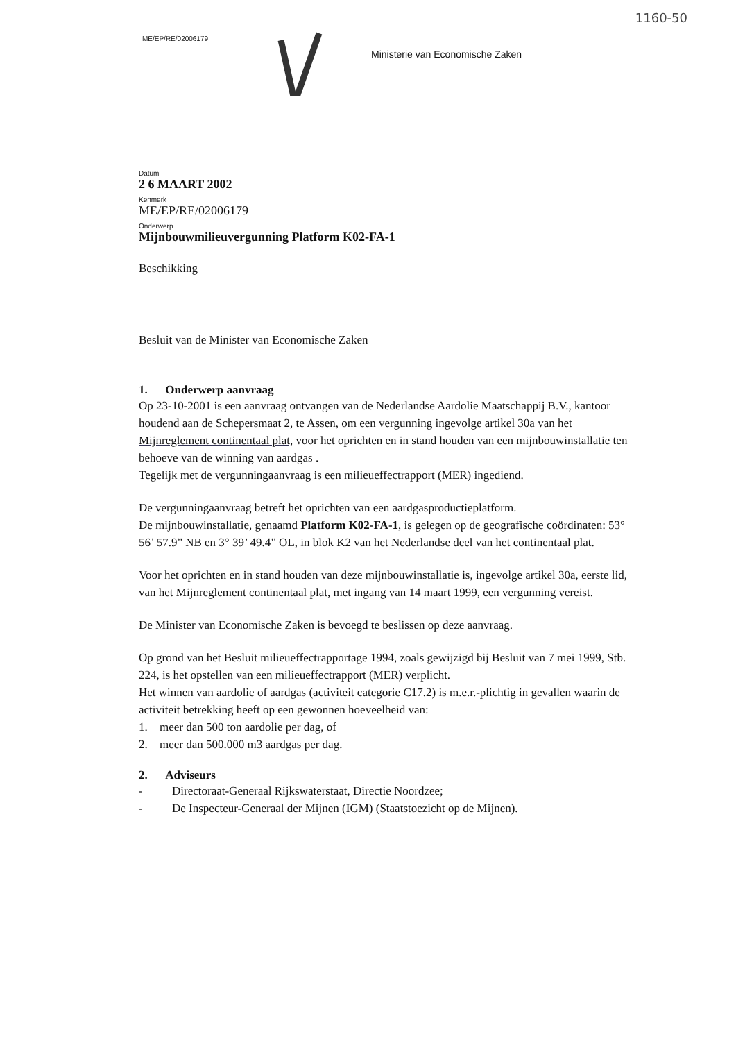1160-50
ME/EP/RE/02006179
Ministerie van Economische Zaken
Datum
2 6 MAART 2002
Kenmerk
ME/EP/RE/02006179
Onderwerp
Mijnbouwmilieuvergunning Platform K02-FA-1
Beschikking
Besluit van de Minister van Economische Zaken
1. Onderwerp aanvraag
Op 23-10-2001 is een aanvraag ontvangen van de Nederlandse Aardolie Maatschappij B.V., kantoor houdend aan de Schepersmaat 2, te Assen, om een vergunning ingevolge artikel 30a van het Mijnreglement continentaal plat, voor het oprichten en in stand houden van een mijnbouwinstallatie ten behoeve van de winning van aardgas .
Tegelijk met de vergunningaanvraag is een milieueffectrapport (MER) ingediend.
De vergunningaanvraag betreft het oprichten van een aardgasproductieplatform.
De mijnbouwinstallatie, genaamd Platform K02-FA-1, is gelegen op de geografische coördinaten: 53° 56’ 57.9” NB en 3° 39’ 49.4” OL, in blok K2 van het Nederlandse deel van het continentaal plat.
Voor het oprichten en in stand houden van deze mijnbouwinstallatie is, ingevolge artikel 30a, eerste lid, van het Mijnreglement continentaal plat, met ingang van 14 maart 1999, een vergunning vereist.
De Minister van Economische Zaken is bevoegd te beslissen op deze aanvraag.
Op grond van het Besluit milieueffectrapportage 1994, zoals gewijzigd bij Besluit van 7 mei 1999, Stb. 224, is het opstellen van een milieueffectrapport (MER) verplicht.
Het winnen van aardolie of aardgas (activiteit categorie C17.2) is m.e.r.-plichtig in gevallen waarin de activiteit betrekking heeft op een gewonnen hoeveelheid van:
1. meer dan 500 ton aardolie per dag, of
2. meer dan 500.000 m3 aardgas per dag.
2. Adviseurs
- Directoraat-Generaal Rijkswaterstaat, Directie Noordzee;
- De Inspecteur-Generaal der Mijnen (IGM) (Staatstoezicht op de Mijnen).